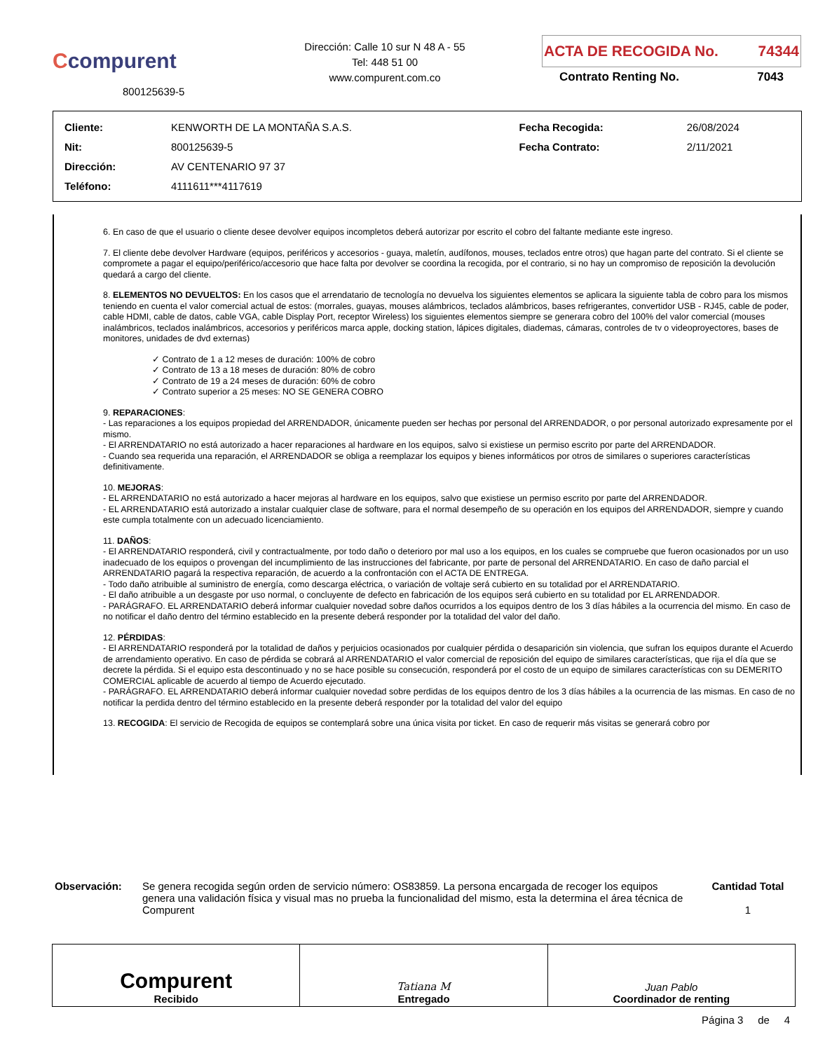Ccompurent
800125639-5
Dirección: Calle 10 sur N 48 A - 55
Tel: 448 51 00
www.compurent.com.co
ACTA DE RECOGIDA No. 74344
Contrato Renting No. 7043
| Cliente: | KENWORTH DE LA MONTAÑA S.A.S. | Fecha Recogida: | 26/08/2024 |
| Nit: | 800125639-5 | Fecha Contrato: | 2/11/2021 |
| Dirección: | AV CENTENARIO 97 37 | | |
| Teléfono: | 4111611***4117619 | | |
6. En caso de que el usuario o cliente desee devolver equipos incompletos deberá autorizar por escrito el cobro del faltante mediante este ingreso.
7. El cliente debe devolver Hardware (equipos, periféricos y accesorios - guaya, maletín, audífonos, mouses, teclados entre otros) que hagan parte del contrato. Si el cliente se compromete a pagar el equipo/periférico/accesorio que hace falta por devolver se coordina la recogida, por el contrario, si no hay un compromiso de reposición la devolución quedará a cargo del cliente.
8. ELEMENTOS NO DEVUELTOS: En los casos que el arrendatario de tecnología no devuelva los siguientes elementos se aplicara la siguiente tabla de cobro para los mismos teniendo en cuenta el valor comercial actual de estos: (morrales, guayas, mouses alámbricos, teclados alámbricos, bases refrigerantes, convertidor USB - RJ45, cable de poder, cable HDMI, cable de datos, cable VGA, cable Display Port, receptor Wireless) los siguientes elementos siempre se generara cobro del 100% del valor comercial (mouses inalámbricos, teclados inalámbricos, accesorios y periféricos marca apple, docking station, lápices digitales, diademas, cámaras, controles de tv o videoproyectores, bases de monitores, unidades de dvd externas)
✓ Contrato de 1 a 12 meses de duración: 100% de cobro
✓ Contrato de 13 a 18 meses de duración: 80% de cobro
✓ Contrato de 19 a 24 meses de duración: 60% de cobro
✓ Contrato superior a 25 meses: NO SE GENERA COBRO
9. REPARACIONES:
- Las reparaciones a los equipos propiedad del ARRENDADOR, únicamente pueden ser hechas por personal del ARRENDADOR, o por personal autorizado expresamente por el mismo.
- El ARRENDATARIO no está autorizado a hacer reparaciones al hardware en los equipos, salvo si existiese un permiso escrito por parte del ARRENDADOR.
- Cuando sea requerida una reparación, el ARRENDADOR se obliga a reemplazar los equipos y bienes informáticos por otros de similares o superiores características definitivamente.
10. MEJORAS:
- EL ARRENDATARIO no está autorizado a hacer mejoras al hardware en los equipos, salvo que existiese un permiso escrito por parte del ARRENDADOR.
- EL ARRENDATARIO está autorizado a instalar cualquier clase de software, para el normal desempeño de su operación en los equipos del ARRENDADOR, siempre y cuando este cumpla totalmente con un adecuado licenciamiento.
11. DAÑOS:
- El ARRENDATARIO responderá, civil y contractualmente, por todo daño o deterioro por mal uso a los equipos, en los cuales se compruebe que fueron ocasionados por un uso inadecuado de los equipos o provengan del incumplimiento de las instrucciones del fabricante, por parte de personal del ARRENDATARIO. En caso de daño parcial el ARRENDATARIO pagará la respectiva reparación, de acuerdo a la confrontación con el ACTA DE ENTREGA.
- Todo daño atribuible al suministro de energía, como descarga eléctrica, o variación de voltaje será cubierto en su totalidad por el ARRENDATARIO.
- El daño atribuible a un desgaste por uso normal, o concluyente de defecto en fabricación de los equipos será cubierto en su totalidad por EL ARRENDADOR.
- PARÁGRAFO. EL ARRENDATARIO deberá informar cualquier novedad sobre daños ocurridos a los equipos dentro de los 3 días hábiles a la ocurrencia del mismo. En caso de no notificar el daño dentro del término establecido en la presente deberá responder por la totalidad del valor del daño.
12. PÉRDIDAS:
- El ARRENDATARIO responderá por la totalidad de daños y perjuicios ocasionados por cualquier pérdida o desaparición sin violencia, que sufran los equipos durante el Acuerdo de arrendamiento operativo. En caso de pérdida se cobrará al ARRENDATARIO el valor comercial de reposición del equipo de similares características, que rija el día que se decrete la pérdida. Si el equipo esta descontinuado y no se hace posible su consecución, responderá por el costo de un equipo de similares características con su DEMERITO COMERCIAL aplicable de acuerdo al tiempo de Acuerdo ejecutado.
- PARÁGRAFO. EL ARRENDATARIO deberá informar cualquier novedad sobre perdidas de los equipos dentro de los 3 días hábiles a la ocurrencia de las mismas. En caso de no notificar la perdida dentro del término establecido en la presente deberá responder por la totalidad del valor del equipo
13. RECOGIDA: El servicio de Recogida de equipos se contemplará sobre una única visita por ticket. En caso de requerir más visitas se generará cobro por
Observación: Se genera recogida según orden de servicio número: OS83859. La persona encargada de recoger los equipos genera una validación física y visual mas no prueba la funcionalidad del mismo, esta la determina el área técnica de Compurent
Cantidad Total
1
Compurent
Recibido
Tatiana M
Entregado
Juan Pablo
Coordinador de renting
Página 3 de 4